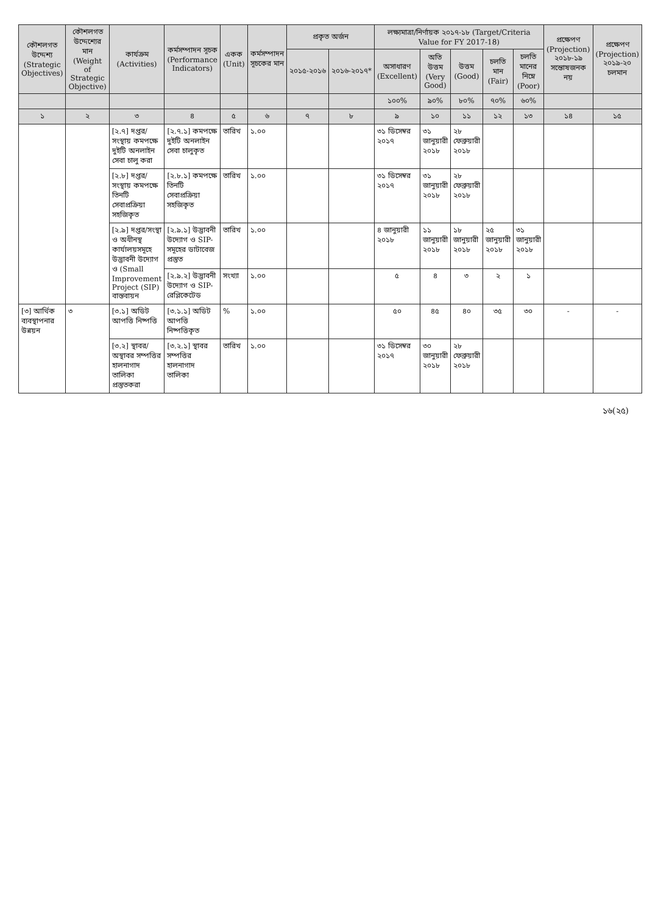| কৌশলগত উদ্দেশ্য (Strategic Objectives) | কৌশলগত উদ্দেশ্যের মান (Weight of Strategic Objective) | কার্যক্রম (Activities) | কর্মসম্পাদন সূচক (Performance Indicators) | একক (Unit) | কর্মসম্পাদন সূচকের মান | প্রকৃত অর্জন | | লক্ষ্যমাত্রা/নির্ণায়ক ২০১৭-১৮ (Target/Criteria Value for FY 2017-18) | | | | | প্রক্ষেপণ (Projection) ২০১৮-১৯ সন্তোষজনক নয় | প্রক্ষেপণ (Projection) ২০১৯-২০ চলমান |
| --- | --- | --- | --- | --- | --- | --- | --- | --- | --- | --- | --- | --- | --- | --- |
| | | | | | | ২০১৫-২০১৬ | ২০১৬-২০১৭* | অসাধারণ (Excellent) | অতি উত্তম (Very Good) | উত্তম (Good) | চলতি মান (Fair) | চলতি মানের নিম্নে (Poor) | | |
| | | | | | | | | ১০০% | ৯০% | ৮০% | ৭০% | ৬০% | | |
| ১ | ২ | ৩ | ৪ | ৫ | ৬ | ৭ | ৮ | ৯ | ১০ | ১১ | ১২ | ১৩ | ১৪ | ১৫ |
| | | [২.৭] দপ্তর/সংস্থায় কমপক্ষে দুইটি অনলাইন সেবা চালু করা | [২.৭.১] কমপক্ষে দুইটি অনলাইন সেবা চালুকৃত | তারিখ | ১.০০ | | | ৩১ ডিসেম্বর ২০১৭ | ৩১ জানুয়ারী ২০১৮ | ২৮ ফেব্রুয়ারী ২০১৮ | | | | |
| | | [২.৮] দপ্তর/সংস্থায় কমপক্ষে তিনটি সেবাপ্রক্রিয়া সহজিকৃত | [২.৮.১] কমপক্ষে তিনটি সেবাপ্রক্রিয়া সহজিকৃত | তারিখ | ১.০০ | | | ৩১ ডিসেম্বর ২০১৭ | ৩১ জানুয়ারী ২০১৮ | ২৮ ফেব্রুয়ারী ২০১৮ | | | | |
| | | [২.৯] দপ্তর/সংস্থা ও অধীনস্থ কার্যালয়সমূহে উদ্ভাবনী উদ্যোগ ও (Small Improvement Project (SIP) বাস্তবায়ন | [২.৯.১] উদ্ভাবনী উদ্যোগ ও SIP- সমূহের ডাটাবেজ প্রস্তুত | তারিখ | ১.০০ | | | ৪ জানুয়ারী ২০১৮ | ১১ জানুয়ারী ২০১৮ | ১৮ জানুয়ারী ২০১৮ | ২৫ জানুয়ারী ২০১৮ | ৩১ জানুয়ারী ২০১৮ | | |
| | | | [২.৯.২] উদ্ভাবনী উদ্যোগ ও SIP- রেপ্লিকেটেড | সংখ্যা | ১.০০ | | | ৫ | ৪ | ৩ | ২ | ১ | | |
| [৩] আর্থিক ব্যবস্থাপনার উন্নয়ন | ৩ | [৩.১] অডিট আপত্তি নিষ্পত্তি | [৩.১.১] অডিট আপত্তি নিষ্পত্তিকৃত | % | ১.০০ | | | ৫০ | ৪৫ | ৪০ | ৩৫ | ৩০ | - | - |
| | | [৩.২] স্থাবর/অস্থাবর সম্পত্তির হালনাগাদ তালিকা প্রস্তুতকরা | [৩.২.১] স্থাবর সম্পত্তির হালনাগাদ তালিকা | তারিখ | ১.০০ | | | ৩১ ডিসেম্বর ২০১৭ | ৩০ জানুয়ারী ২০১৮ | ২৮ ফেব্রুয়ারী ২০১৮ | | | | |
১৬(২৫)